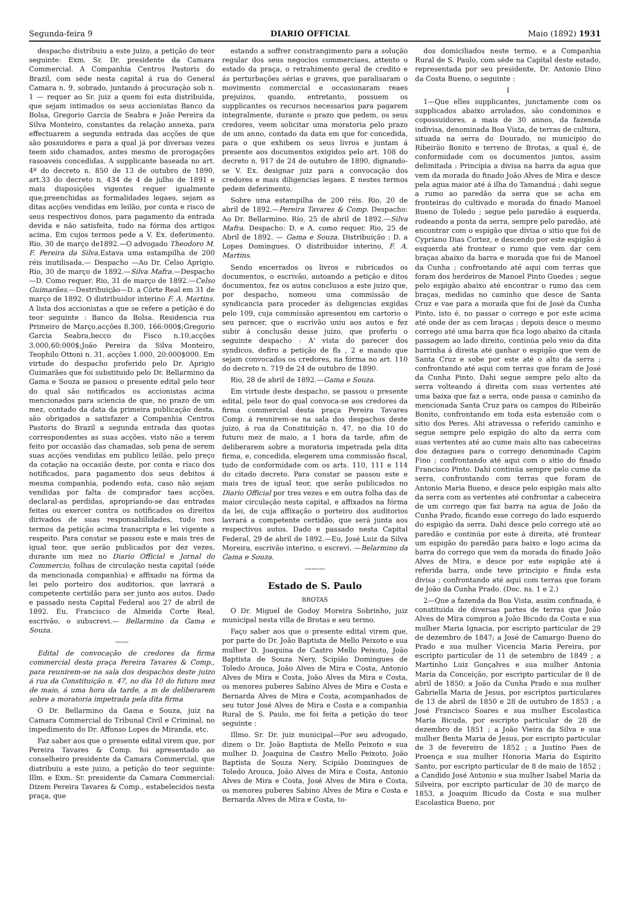Segunda-feira 9 DIARIO OFFICIAL Maio (1892) 1931
despacho distribuiu a este juizo, a petição do teor seguinte: Exm. Sr. Dr. presidente da Camara Commercial. A Companhia Centros Pastoris do Brazil, com séde nesta capital á rua do General Camara n. 9, sobrado, juntando á procuração sob n. 1 — requer ao Sr. juiz a quem foi esta distribuida, que sejam intimados os seus accionistas Banco da Bolsa, Gregorio Garcia de Seabra e João Pereira da Silva Monteiro, constantes da relação annexa, para effectuarem a segunda entrada das acções de que são possuidores e para a qual já por diversas vezes teem sido chamados, antes mesmo de prorogações rasoaveis concedidas. A supplicante baseada no art. 4º do decreto n. 850 de 13 de outubro de 1890, art.33 do decreto n. 434 de 4 de julho de 1891 e mais disposições vigentes requer igualmente que,preenchidas as formalidades legaes, sejam as ditas acções vendidas em leilão, por conta e risco de seus respectivos donos, para pagamento da entrada devida e não satisfeita, tudo na fórma dos artigos acima. Em cujos termos pede a V. Ex. deferimento. Rio, 30 de março de1892.—O advogado Theodoro M. F. Pereira da Silva.Estava uma estampilha de 200 réis inutilisada.— Despacho —Ao Dr. Celso Aprigio. Rio, 30 de março de 1892.—Silva Mafra.—Despacho—D. Como requer. Rio, 31 de março de 1892.—Celso Guimarães.—Destribuição—D. a Côrte Real em 31 de março de 1892. O distribuidor interino F. A. Martins. A lista dos accionistas a que se refere a petição é do teor seguinte : Banco da Bolsa. Residencia rua Primeiro de Março,acções 8.300, 166:000$;Gregorio Garcia Seabra,becco do Fisco n.10,acções 3.000,60:000$;João Pereira da Silva Monteiro, Teophilo Ottoni n. 31, acções 1.000, 20:000$000. Em virtude do despacho proferido pelo Dr. Aprigio Guimarães que foi substituido pelo Dr. Bellarmino da Gama e Souza se passou o presente edital pelo teor do qual são notificados os accionistas acima mencionados para sciencia de que, no prazo de um mez, contado da data da primeira publicação desta, são obrigados a satisfazer a Companhia Centros Pastoris do Brazil a segunda entrada das quotas correspondentes as suas acções, visto não a terem feito por occasião das chamadas, sob pena de serem suas acções vendidas em publico leilão, pelo preço da cotação na occasião deste, por conta e risco dos notificados, para pagamento dos seus debitos á mesma companhia, podendo esta, caso não sejam vendidas por falta de comprador taes acções, declaral-as perdidas, apropriando-se das entradas feitas ou exercer contra os notificados os direitos dirivados de suas responsabilidades, tudo nos termos da petição acima transcripta e lei vigente a respeito. Para constar se passou este e mais tres de igual teor, que serão publicados por dez vezes, durante um mez no Diario Official e Jornal do Commercio, folhas de circulação nesta capital (séde da mencionada companhia) e affixado na fórma da lei pelo porteiro dos auditorios, que lavrará a competente certidão para ser junto aos autos. Dado e passado nesta Capital Federal aos 27 de abril de 1892. Eu, Francisco de Almeida Corte Real, escrivão, o subscrevi.— Bellarmino da Gama e Souza.
——
Edital de convocação de credores da firma commercial desta praça Pereira Tavares & Comp., para reunirem-se na sala dos despachos deste juizo á rua da Constituição n. 47, no dia 10 do futuro mez de maio, á uma hora da tarde, a m de deliberarem sobre a moratoria impetrada pela dita firma
O Dr. Bellarmino da Gama e Souza, juiz na Camara Commercial do Tribunal Civil e Criminal, no impedimento do Dr. Affonso Lopes de Miranda, etc.
Faz saber aos que o presente edital virem que, por Pereira Tavares & Comp. foi apresentado ao conselheiro presidente da Camara Commercial, que distribuiu a este juizo, a petição do teor seguinte: Illm. e Exm. Sr. presidente da Camara Commercial: Dizem Pereira Tavares & Comp., estabelecidos nesta praça, que
estando a soffrer constrangimento para a solução regular dos seus negocios commerciaes, attento o estado da praça, o retrahimento geral de credito e ás perturbações sérias e graves, que paralisaram o movimento commercial e occasionaram reaes prejuizos, quando, entretanto, possuem os supplicantes os recursos necessarios para pagarem integralmente, durante o prazo que pedem, os seus credores, veem solicitar uma moratoria pelo prazo de um anno, contado da data em que for concedida, para o que exhibem os seus livros e juntam á presente aos documentos exigidos pelo art. 108 do decreto n. 917 de 24 de outubro de 1890, dignando-se V. Ex. designar juiz para a convocação dos credores e mais diligencias legaes. E nestes termos pedem deferimento.
Sobre uma estampilha de 200 réis. Rio, 20 de abril de 1892.—Pereira Tavares & Comp. Despacho: Ao Dr. Bellarmino. Rio, 25 de abril de 1892.—Silva Mafra. Despacho: D. e A. como requer. Rio, 25 de Abril de 1892. — Gama e Souza. Distribuição : D. a Lopes Domingues. O distribuidor interino, F. A. Martins.
Sendo encerrados os livros e rubricados os documentos, o escrivão, autoando a petição e ditos documentos, fez os autos conclusos a este juizo que, por despacho, nomeou uma commissão de syndicancia para proceder ás deligencias exgidas pelo 109, cuja commissão apresentou em cartorio o seu parecer, que o escrivão uniu aos autos e fez subir á conclusão desse juizo, que proferiu o seguinte despacho : A' vista do parecer dos syndicos, defiro a petição de fls , 2 e mando que sejam convocados os credores, na fórma no art. 110 do decreto n. 719 de 24 de outubro de 1890.
Rio, 28 de abril de 1892.—Gama e Souza.
Em virtude deste despacho, se passou o presente edital, pelo teor do qual convoca-se aos credores da firma commercial desta praça Pereira Tavares Comp. á reunirem-se na sala dos despachos deste juizo, á rua da Constituição n. 47, no dia 10 do futuro mez de maio, a 1 hora da tarde, afim de deliberarem sobre a moratoria impetrada pela dita firma, e, concedida, elegerem uma commissão fiscal, tudo de conformidade com os arts. 110, 111 e 114 do citado decreto. Para constar se passou este e mais tres de igual teor, que serão publicados no Diario Official por tres vezes e em outra folha das de maior circulação nesta capital, e affixados na fórma da lei, de cuja affixação o porteiro dos auditorios lavrará a competente certidão, que será junta aos respectivos autos. Dado e passado nesta Capital Federal, 29 de abril de 1892.—Eu, José Luiz da Silva Moreira, escrivão interino, o escrevi. —Belarmino da Gama e Souza.
———
Estado de S. Paulo
BROTAS
O Dr. Miguel de Godoy Moreira Sobrinho, juiz municipal nesta villa de Brotas e seu termo.
Faço saber aos que o presente edital virem que, por parte do Dr. João Baptista de Mello Peixoto e sua mulher D. Joaquina de Castro Mello Peixoto, João Baptista de Souza Nery, Scipião Domingues de Toledo Arouca, João Alves de Mira e Costa, Antonio Alves de Mira e Costa, João Alves da Mira e Costa, os menores puberes Sabino Alves de Mira e Costa e Bernarda Alves de Mira e Costa, acompanhados de seu tutor José Alves de Mira e Costa e a companhia Rural de S. Paulo, me foi feita a petição do teor seguinte :
Illmo. Sr. Dr. juiz municipal—Por seu advogado, dizem o Dr. João Baptista de Mello Peixoto e sua mulher D. Joaquina de Castro Mello Peixoto, João Baptista de Souza Nery, Scipião Domingues de Toledo Arouca, João Alves de Mira e Costa, Antonio Alves de Mira e Costa, José Alves de Mira e Costa, os menores puberes Sabino Alves de Mira e Costa e Bernarda Alves de Mira e Costa, to-
dos domiciliados neste termo, e a Companhia Rural de S. Paulo, com séde na Capital deste estado, representada por seu presidente, Dr. Antonio Dino da Costa Bueno, o seguinte :
I
1—Que elles supplicantes, junctamente com os supplicados abaixo arrolados, são condominos e copossuidores, a mais de 30 annos, da fazenda indivisa, denominada Boa Vista, de terras de cultura, situada na serra do Dourado, no municipio do Ribeirão Bonito e terreno de Brotas, a qual é, de conformidade com os documentos juntos, assim delimitada : Principia a divisa na barra da agua que vem da morada do finado João Alves de Mira e desce pela agua maior até á ilha do Tamanduá ; dahi segue a rumo ao paredão da serra que se acha em fronteiras do cultivado e morada do finado Manoel Bueno de Toledo ; segue pelo paredão á esquerda, rodeando a ponta da serra, sempre pelo paredão, até encontrar com o espigão que divisa o sitio que foi de Cypriano Dias Cortez, e descendo por este espigão á esquerda até frontear o rumo que vem dar cem braças abaixo da barra e morada que foi de Manoel da Cunha ; confrontando até aqui com terras que foram dos herdeiros de Manoel Pinto Guedes ; segue pelo espigão abaixo até encontrar o rumo das cem braças, medidas no caminho que desce de Santa Cruz e vae para a morada que foi de José da Cunha Pinto, isto é, no passar o corrego e por este acima até onde der as cem braças ; depois desce o mesmo corrego até uma barra que fica logo abaixo da citada passagem ao lado direito, continúa pelo veio da dita barrinha á direita até ganhar o espigão que vem de Santa Cruz e sobe por este até o alto da serra ; confrontando até aqui com terras que foram de José da Cunha Pinto. Dahi segue sempre pelo alto da serra volteando á direita com suas vertentes até uma baixa que faz a serra, onde passa o caminho da mencionada Santa Cruz para os campos do Ribeirão Bonito, confrontando em toda esta estensão com o sitio dos Peres. Ahi atravessa o referido caminho e segue sempre pelo espigão do alto da serra com suas vertentes até ao cume mais alto nas cabeceiras dos dezagues para o corrego denominado Capim Fino ; confrontando até aqui com o sitio do finado Francisco Pinto. Dahi continúa sempre pelo cume da serra, confrontando com terras que foram de Antonio Maria Bueno, e desce pelo espigão mais alto da serra com as vertentes até confrontar a cabeceira de um corrego que faz barra na agua de João da Cunha Prado, ficando esse corrego do lado esquerdo do espigão da serra. Dahi desce pelo corrego até ao paredão e continúa por este á direita, até frontear um espigão do paredão para baixo e logo acima da barra do corrego que vem da morada do finado João Alves de Mira, e desce por este espigão até á referida barra, onde teve principio e finda esta divisa ; confrontando até aqui com terras que foram de João da Cunha Prado. (Doc. ns. 1 e 2.)
2—Que a fazenda da Boa Vista, assim confinada, é constituida de diversas partes de terras que João Alves de Mira comprou a João Bicudo da Costa e sua mulher Maria Ignacia, por escripto particular de 29 de dezembro de 1847; a José de Camargo Bueno do Prado e sua mulher Vicencia Maria Pereira, por escripto particular de 11 de setembro de 1849 ; a Martinho Luiz Gonçalves e sua mulher Antonia Maria da Conceição, por escripto particular de 8 de abril de 1850; a João da Cunha Prado e sua mulher Gabriella Maria de Jesus, por escriptos particulares de 13 de abril de 1850 e 28 de outubro de 1853 ; a José Francisco Soares e sua mulher Escolastica Maria Bicuda, por escripto particular de 28 de dezembro de 1851 ; a João Vieira da Silva e sua mulher Benta Maria de Jesus, por escripto particular de 3 de fevereiro de 1852 ; a Justino Paes de Proença e sua mulher Honoria Maria do Espirito Santo, por escripto particular de 8 de maio de 1852 ; a Candido José Antonio e sua mulher Isabel Maria da Silveira, por escripto particular de 30 de março de 1853, a Joaquim Bicudo da Costa e sua mulher Escolastica Bueno, por